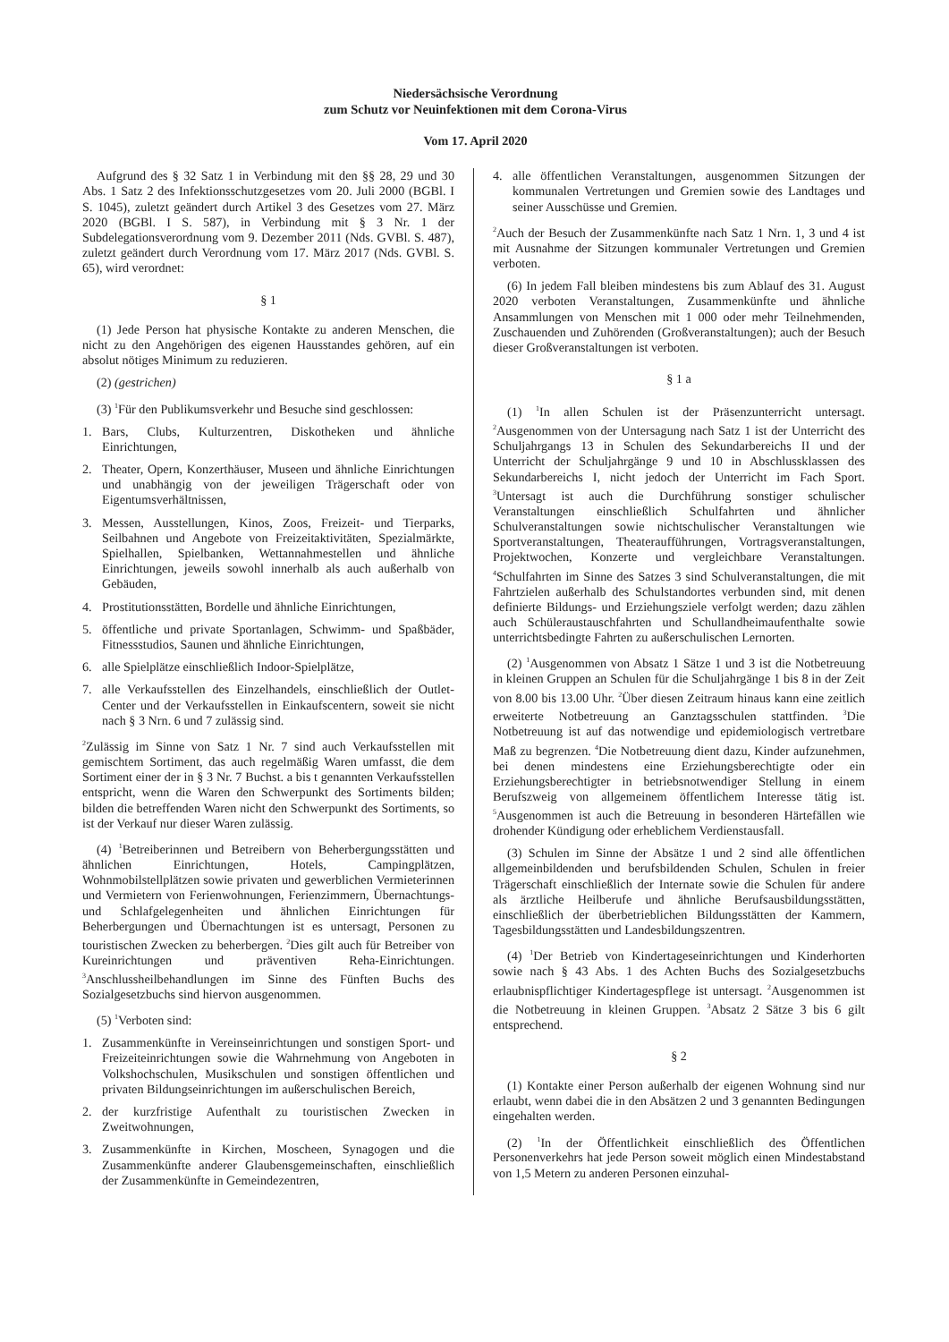Niedersächsische Verordnung
zum Schutz vor Neuinfektionen mit dem Corona-Virus
Vom 17. April 2020
Aufgrund des § 32 Satz 1 in Verbindung mit den §§ 28, 29 und 30 Abs. 1 Satz 2 des Infektionsschutzgesetzes vom 20. Juli 2000 (BGBl. I S. 1045), zuletzt geändert durch Artikel 3 des Gesetzes vom 27. März 2020 (BGBl. I S. 587), in Verbindung mit § 3 Nr. 1 der Subdelegationsverordnung vom 9. Dezember 2011 (Nds. GVBl. S. 487), zuletzt geändert durch Verordnung vom 17. März 2017 (Nds. GVBl. S. 65), wird verordnet:
§ 1
(1) Jede Person hat physische Kontakte zu anderen Menschen, die nicht zu den Angehörigen des eigenen Hausstandes gehören, auf ein absolut nötiges Minimum zu reduzieren.
(2) (gestrichen)
(3) <sup>1</sup>Für den Publikumsverkehr und Besuche sind geschlossen:
1. Bars, Clubs, Kulturzentren, Diskotheken und ähnliche Einrichtungen,
2. Theater, Opern, Konzerthäuser, Museen und ähnliche Einrichtungen und unabhängig von der jeweiligen Trägerschaft oder von Eigentumsverhältnissen,
3. Messen, Ausstellungen, Kinos, Zoos, Freizeit- und Tierparks, Seilbahnen und Angebote von Freizeitaktivitäten, Spezialmärkte, Spielhallen, Spielbanken, Wettannahmestellen und ähnliche Einrichtungen, jeweils sowohl innerhalb als auch außerhalb von Gebäuden,
4. Prostitutionsstätten, Bordelle und ähnliche Einrichtungen,
5. öffentliche und private Sportanlagen, Schwimm- und Spaßbäder, Fitnessstudios, Saunen und ähnliche Einrichtungen,
6. alle Spielplätze einschließlich Indoor-Spielplätze,
7. alle Verkaufsstellen des Einzelhandels, einschließlich der Outlet-Center und der Verkaufsstellen in Einkaufscentern, soweit sie nicht nach § 3 Nrn. 6 und 7 zulässig sind.
<sup>2</sup> Zulässig im Sinne von Satz 1 Nr. 7 sind auch Verkaufsstellen mit gemischtem Sortiment, das auch regelmäßig Waren umfasst, die dem Sortiment einer der in § 3 Nr. 7 Buchst. a bis t genannten Verkaufsstellen entspricht, wenn die Waren den Schwerpunkt des Sortiments bilden; bilden die betreffenden Waren nicht den Schwerpunkt des Sortiments, so ist der Verkauf nur dieser Waren zulässig.
(4) <sup>1</sup>Betreiberinnen und Betreibern von Beherbergungsstätten und ähnlichen Einrichtungen, Hotels, Campingplätzen, Wohnmobilstellplätzen sowie privaten und gewerblichen Vermieterinnen und Vermietern von Ferienwohnungen, Ferienzimmern, Übernachtungs- und Schlafgelegenheiten und ähnlichen Einrichtungen für Beherbergungen und Übernachtungen ist es untersagt, Personen zu touristischen Zwecken zu beherbergen. <sup>2</sup>Dies gilt auch für Betreiber von Kureinrichtungen und präventiven Reha-Einrichtungen. <sup>3</sup>Anschlussheilbehandlungen im Sinne des Fünften Buchs des Sozialgesetzbuchs sind hiervon ausgenommen.
(5) <sup>1</sup>Verboten sind:
1. Zusammenkünfte in Vereinseinrichtungen und sonstigen Sport- und Freizeiteinrichtungen sowie die Wahrnehmung von Angeboten in Volkshochschulen, Musikschulen und sonstigen öffentlichen und privaten Bildungseinrichtungen im außerschulischen Bereich,
2. der kurzfristige Aufenthalt zu touristischen Zwecken in Zweitwohnungen,
3. Zusammenkünfte in Kirchen, Moscheen, Synagogen und die Zusammenkünfte anderer Glaubensgemeinschaften, einschließlich der Zusammenkünfte in Gemeindezentren,
4. alle öffentlichen Veranstaltungen, ausgenommen Sitzungen der kommunalen Vertretungen und Gremien sowie des Landtages und seiner Ausschüsse und Gremien.
<sup>2</sup> Auch der Besuch der Zusammenkünfte nach Satz 1 Nrn. 1, 3 und 4 ist mit Ausnahme der Sitzungen kommunaler Vertretungen und Gremien verboten.
(6) In jedem Fall bleiben mindestens bis zum Ablauf des 31. August 2020 verboten Veranstaltungen, Zusammenkünfte und ähnliche Ansammlungen von Menschen mit 1 000 oder mehr Teilnehmenden, Zuschauenden und Zuhörenden (Großveranstaltungen); auch der Besuch dieser Großveranstaltungen ist verboten.
§ 1 a
(1) <sup>1</sup>In allen Schulen ist der Präsenzunterricht untersagt. <sup>2</sup>Ausgenommen von der Untersagung nach Satz 1 ist der Unterricht des Schuljahrgangs 13 in Schulen des Sekundarbereichs II und der Unterricht der Schuljahrgänge 9 und 10 in Abschlussklassen des Sekundarbereichs I, nicht jedoch der Unterricht im Fach Sport. <sup>3</sup>Untersagt ist auch die Durchführung sonstiger schulischer Veranstaltungen einschließlich Schulfahrten und ähnlicher Schulveranstaltungen sowie nichtschulischer Veranstaltungen wie Sportveranstaltungen, Theateraufführungen, Vortragsveranstaltungen, Projektwochen, Konzerte und vergleichbare Veranstaltungen. <sup>4</sup>Schulfahrten im Sinne des Satzes 3 sind Schulveranstaltungen, die mit Fahrtzielen außerhalb des Schulstandortes verbunden sind, mit denen definierte Bildungs- und Erziehungsziele verfolgt werden; dazu zählen auch Schüleraustauschfahrten und Schullandheimaufenthalte sowie unterrichtsbedingte Fahrten zu außerschulischen Lernorten.
(2) <sup>1</sup>Ausgenommen von Absatz 1 Sätze 1 und 3 ist die Notbetreuung in kleinen Gruppen an Schulen für die Schuljahrgänge 1 bis 8 in der Zeit von 8.00 bis 13.00 Uhr. <sup>2</sup>Über diesen Zeitraum hinaus kann eine zeitlich erweiterte Notbetreuung an Ganztagsschulen stattfinden. <sup>3</sup>Die Notbetreuung ist auf das notwendige und epidemiologisch vertretbare Maß zu begrenzen. <sup>4</sup>Die Notbetreuung dient dazu, Kinder aufzunehmen, bei denen mindestens eine Erziehungsberechtigte oder ein Erziehungsberechtigter in betriebsnotwendiger Stellung in einem Berufszweig von allgemeinem öffentlichem Interesse tätig ist. <sup>5</sup>Ausgenommen ist auch die Betreuung in besonderen Härtefällen wie drohender Kündigung oder erheblichem Verdienstausfall.
(3) Schulen im Sinne der Absätze 1 und 2 sind alle öffentlichen allgemeinbildenden und berufsbildenden Schulen, Schulen in freier Trägerschaft einschließlich der Internate sowie die Schulen für andere als ärztliche Heilberufe und ähnliche Berufsausbildungsstätten, einschließlich der überbetrieblichen Bildungsstätten der Kammern, Tagesbildungsstätten und Landesbildungszentren.
(4) <sup>1</sup>Der Betrieb von Kindertageseinrichtungen und Kinderhorten sowie nach § 43 Abs. 1 des Achten Buchs des Sozialgesetzbuchs erlaubnispflichtiger Kindertagespflege ist untersagt. <sup>2</sup>Ausgenommen ist die Notbetreuung in kleinen Gruppen. <sup>3</sup>Absatz 2 Sätze 3 bis 6 gilt entsprechend.
§ 2
(1) Kontakte einer Person außerhalb der eigenen Wohnung sind nur erlaubt, wenn dabei die in den Absätzen 2 und 3 genannten Bedingungen eingehalten werden.
(2) <sup>1</sup>In der Öffentlichkeit einschließlich des Öffentlichen Personenverkehrs hat jede Person soweit möglich einen Mindestabstand von 1,5 Metern zu anderen Personen einzuhal-